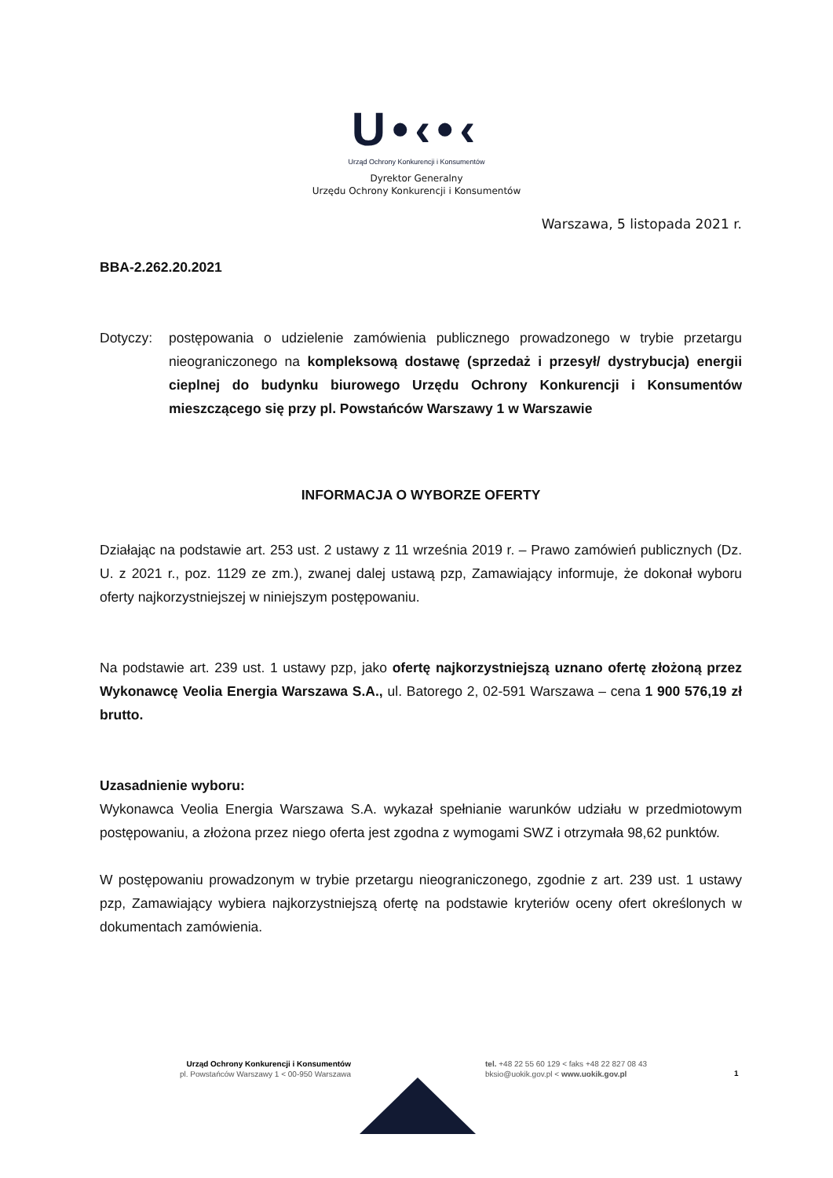U•‹•‹
Urząd Ochrony Konkurencji i Konsumentów
Dyrektor Generalny
Urzędu Ochrony Konkurencji i Konsumentów
Warszawa, 5 listopada 2021 r.
BBA-2.262.20.2021
Dotyczy: postępowania o udzielenie zamówienia publicznego prowadzonego w trybie przetargu nieograniczonego na kompleksową dostawę (sprzedaż i przesył/ dystrybucja) energii cieplnej do budynku biurowego Urzędu Ochrony Konkurencji i Konsumentów mieszczącego się przy pl. Powstańców Warszawy 1 w Warszawie
INFORMACJA O WYBORZE OFERTY
Działając na podstawie art. 253 ust. 2 ustawy z 11 września 2019 r. – Prawo zamówień publicznych (Dz. U. z 2021 r., poz. 1129 ze zm.), zwanej dalej ustawą pzp, Zamawiający informuje, że dokonał wyboru oferty najkorzystniejszej w niniejszym postępowaniu.
Na podstawie art. 239 ust. 1 ustawy pzp, jako ofertę najkorzystniejszą uznano ofertę złożoną przez Wykonawcę Veolia Energia Warszawa S.A., ul. Batorego 2, 02-591 Warszawa – cena 1 900 576,19 zł brutto.
Uzasadnienie wyboru:
Wykonawca Veolia Energia Warszawa S.A. wykazał spełnianie warunków udziału w przedmiotowym postępowaniu, a złożona przez niego oferta jest zgodna z wymogami SWZ i otrzymała 98,62 punktów.
W postępowaniu prowadzonym w trybie przetargu nieograniczonego, zgodnie z art. 239 ust. 1 ustawy pzp, Zamawiający wybiera najkorzystniejszą ofertę na podstawie kryteriów oceny ofert określonych w dokumentach zamówienia.
Urząd Ochrony Konkurencji i Konsumentów
pl. Powstańców Warszawy 1 < 00-950 Warszawa
tel. +48 22 55 60 129 < faks +48 22 827 08 43
bksio@uokik.gov.pl < www.uokik.gov.pl
1